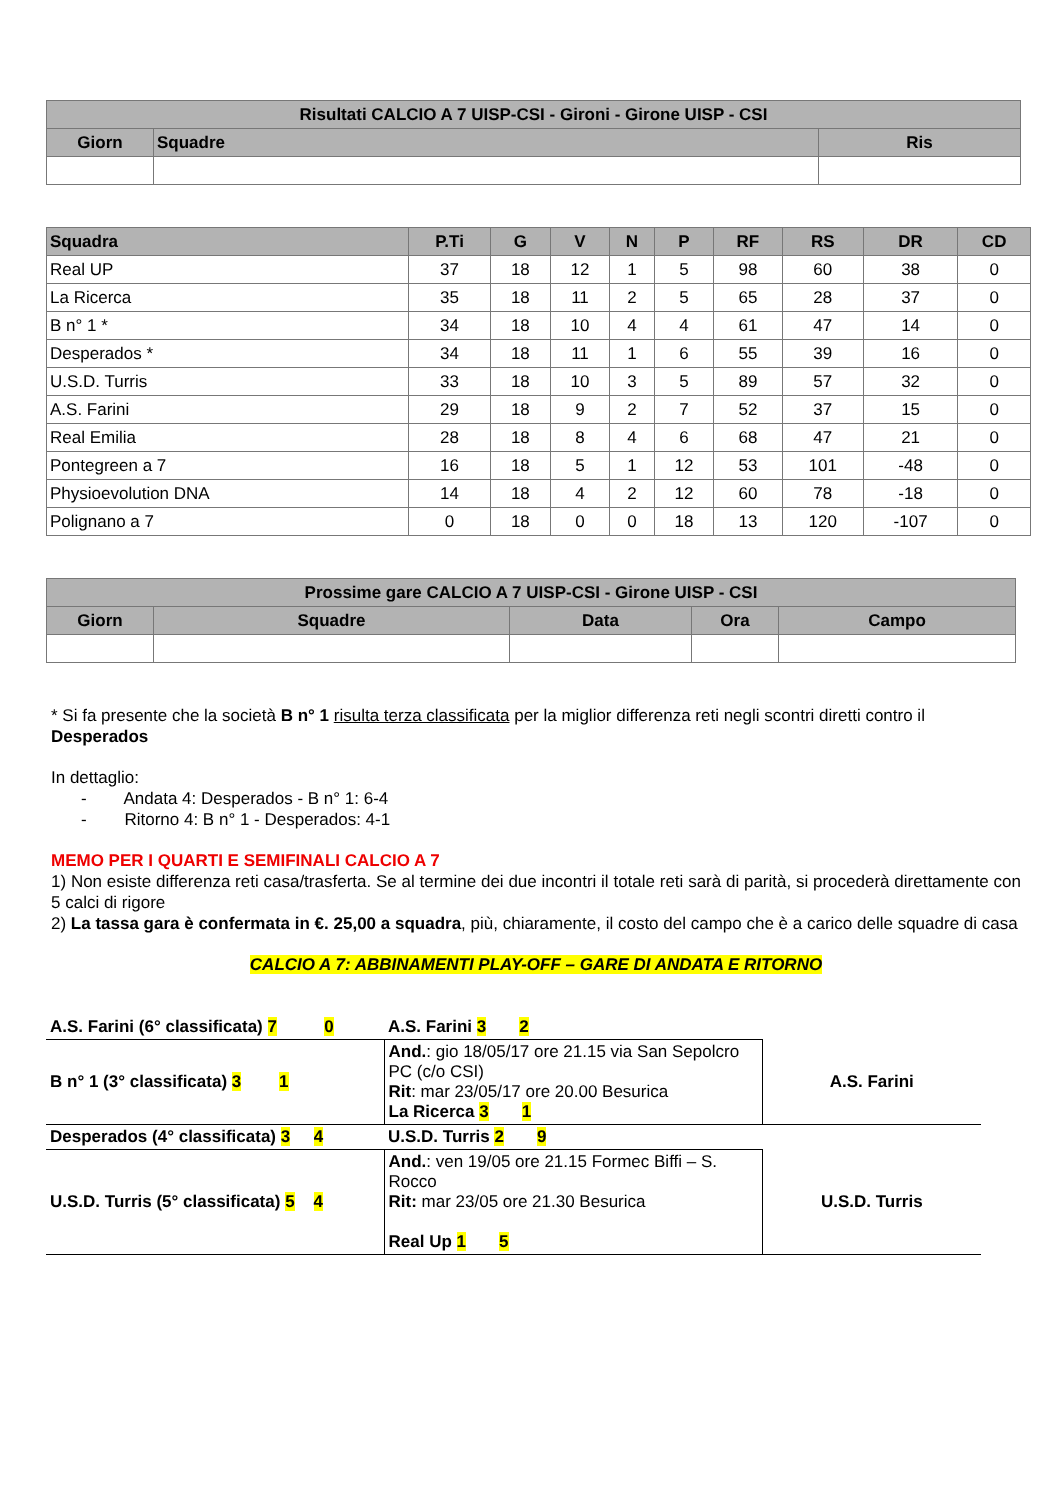| Risultati CALCIO A 7 UISP-CSI - Gironi - Girone UISP - CSI | | |
| --- | --- | --- |
| Giorn | Squadre | Ris |
| Squadra | P.Ti | G | V | N | P | RF | RS | DR | CD |
| --- | --- | --- | --- | --- | --- | --- | --- | --- | --- |
| Real UP | 37 | 18 | 12 | 1 | 5 | 98 | 60 | 38 | 0 |
| La Ricerca | 35 | 18 | 11 | 2 | 5 | 65 | 28 | 37 | 0 |
| B n° 1 * | 34 | 18 | 10 | 4 | 4 | 61 | 47 | 14 | 0 |
| Desperados * | 34 | 18 | 11 | 1 | 6 | 55 | 39 | 16 | 0 |
| U.S.D. Turris | 33 | 18 | 10 | 3 | 5 | 89 | 57 | 32 | 0 |
| A.S. Farini | 29 | 18 | 9 | 2 | 7 | 52 | 37 | 15 | 0 |
| Real Emilia | 28 | 18 | 8 | 4 | 6 | 68 | 47 | 21 | 0 |
| Pontegreen a 7 | 16 | 18 | 5 | 1 | 12 | 53 | 101 | -48 | 0 |
| Physioevolution DNA | 14 | 18 | 4 | 2 | 12 | 60 | 78 | -18 | 0 |
| Polignano a 7 | 0 | 18 | 0 | 0 | 18 | 13 | 120 | -107 | 0 |
| Prossime gare CALCIO A 7 UISP-CSI - Girone UISP - CSI | | | | |
| --- | --- | --- | --- | --- |
| Giorn | Squadre | Data | Ora | Campo |
* Si fa presente che la società B n° 1 risulta terza classificata per la miglior differenza reti negli scontri diretti contro il Desperados
In dettaglio:
- Andata 4: Desperados - B n° 1: 6-4
- Ritorno 4: B n° 1 - Desperados: 4-1
MEMO PER I QUARTI E SEMIFINALI CALCIO A 7
1) Non esiste differenza reti casa/trasferta. Se al termine dei due incontri il totale reti sarà di parità, si procederà direttamente con 5 calci di rigore
2) La tassa gara è confermata in €. 25,00 a squadra, più, chiaramente, il costo del campo che è a carico delle squadre di casa
CALCIO A 7: ABBINAMENTI PLAY-OFF – GARE DI ANDATA E RITORNO
| A.S. Farini (6° classificata) 7 0 | A.S. Farini 3 2 | |
| B n° 1 (3° classificata) 3 1 | And. : gio 18/05/17 ore 21.15 via San Sepolcro PC (c/o CSI) Rit : mar 23/05/17 ore 20.00 Besurica La Ricerca 3 1 | A.S. Farini |
| Desperados (4° classificata) 3 4 | U.S.D. Turris 2 9 | |
| U.S.D. Turris (5° classificata) 5 4 | And. : ven 19/05 ore 21.15 Formec Biffi – S. Rocco Rit: mar 23/05 ore 21.30 Besurica Real Up 1 5 | U.S.D. Turris |